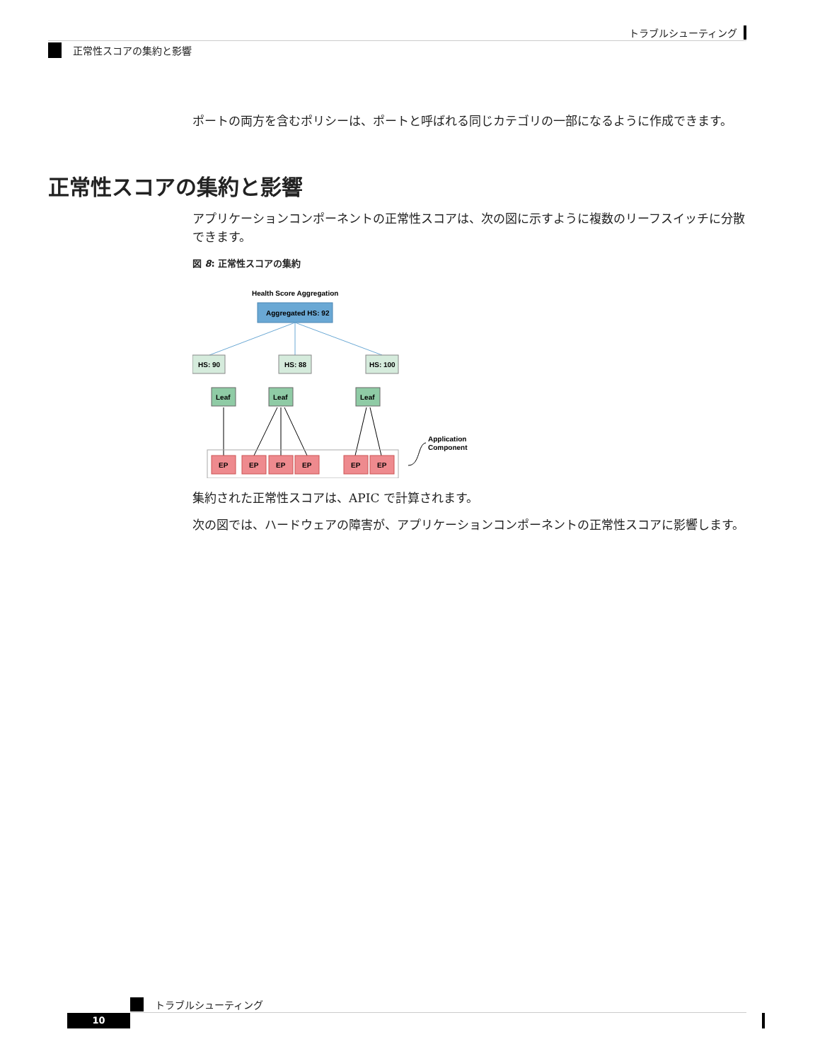トラブルシューティング
正常性スコアの集約と影響
ポートの両方を含むポリシーは、ポートと呼ばれる同じカテゴリの一部になるように作成できます。
正常性スコアの集約と影響
アプリケーションコンポーネントの正常性スコアは、次の図に示すように複数のリーフスイッチに分散できます。
図 8: 正常性スコアの集約
Health Score Aggregation
Aggregated HS: 92
HS: 90
HS: 88
HS: 100
Leaf
Leaf
Leaf
EP
EP
EP
EP
EP
EP
Application
Component
集約された正常性スコアは、APIC で計算されます。
次の図では、ハードウェアの障害が、アプリケーションコンポーネントの正常性スコアに影響します。
トラブルシューティング
10